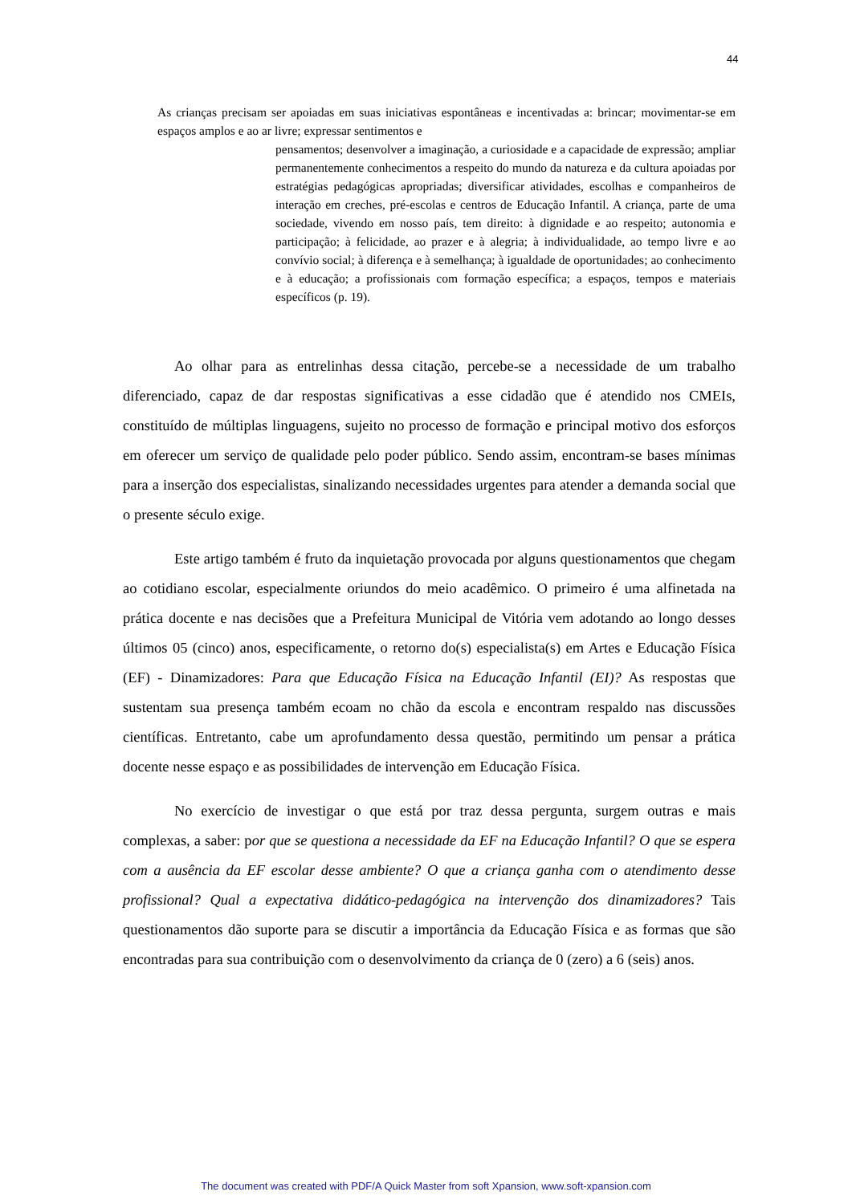44
As crianças precisam ser apoiadas em suas iniciativas espontâneas e incentivadas a: brincar; movimentar-se em espaços amplos e ao ar livre; expressar sentimentos e
pensamentos; desenvolver a imaginação, a curiosidade e a capacidade de expressão; ampliar permanentemente conhecimentos a respeito do mundo da natureza e da cultura apoiadas por estratégias pedagógicas apropriadas; diversificar atividades, escolhas e companheiros de interação em creches, pré-escolas e centros de Educação Infantil. A criança, parte de uma sociedade, vivendo em nosso país, tem direito: à dignidade e ao respeito; autonomia e participação; à felicidade, ao prazer e à alegria; à individualidade, ao tempo livre e ao convívio social; à diferença e à semelhança; à igualdade de oportunidades; ao conhecimento e à educação; a profissionais com formação específica; a espaços, tempos e materiais específicos (p. 19).
Ao olhar para as entrelinhas dessa citação, percebe-se a necessidade de um trabalho diferenciado, capaz de dar respostas significativas a esse cidadão que é atendido nos CMEIs, constituído de múltiplas linguagens, sujeito no processo de formação e principal motivo dos esforços em oferecer um serviço de qualidade pelo poder público. Sendo assim, encontram-se bases mínimas para a inserção dos especialistas, sinalizando necessidades urgentes para atender a demanda social que o presente século exige.
Este artigo também é fruto da inquietação provocada por alguns questionamentos que chegam ao cotidiano escolar, especialmente oriundos do meio acadêmico. O primeiro é uma alfinetada na prática docente e nas decisões que a Prefeitura Municipal de Vitória vem adotando ao longo desses últimos 05 (cinco) anos, especificamente, o retorno do(s) especialista(s) em Artes e Educação Física (EF) - Dinamizadores: Para que Educação Física na Educação Infantil (EI)? As respostas que sustentam sua presença também ecoam no chão da escola e encontram respaldo nas discussões científicas. Entretanto, cabe um aprofundamento dessa questão, permitindo um pensar a prática docente nesse espaço e as possibilidades de intervenção em Educação Física.
No exercício de investigar o que está por traz dessa pergunta, surgem outras e mais complexas, a saber: por que se questiona a necessidade da EF na Educação Infantil? O que se espera com a ausência da EF escolar desse ambiente? O que a criança ganha com o atendimento desse profissional? Qual a expectativa didático-pedagógica na intervenção dos dinamizadores? Tais questionamentos dão suporte para se discutir a importância da Educação Física e as formas que são encontradas para sua contribuição com o desenvolvimento da criança de 0 (zero) a 6 (seis) anos.
The document was created with PDF/A Quick Master from soft Xpansion, www.soft-xpansion.com